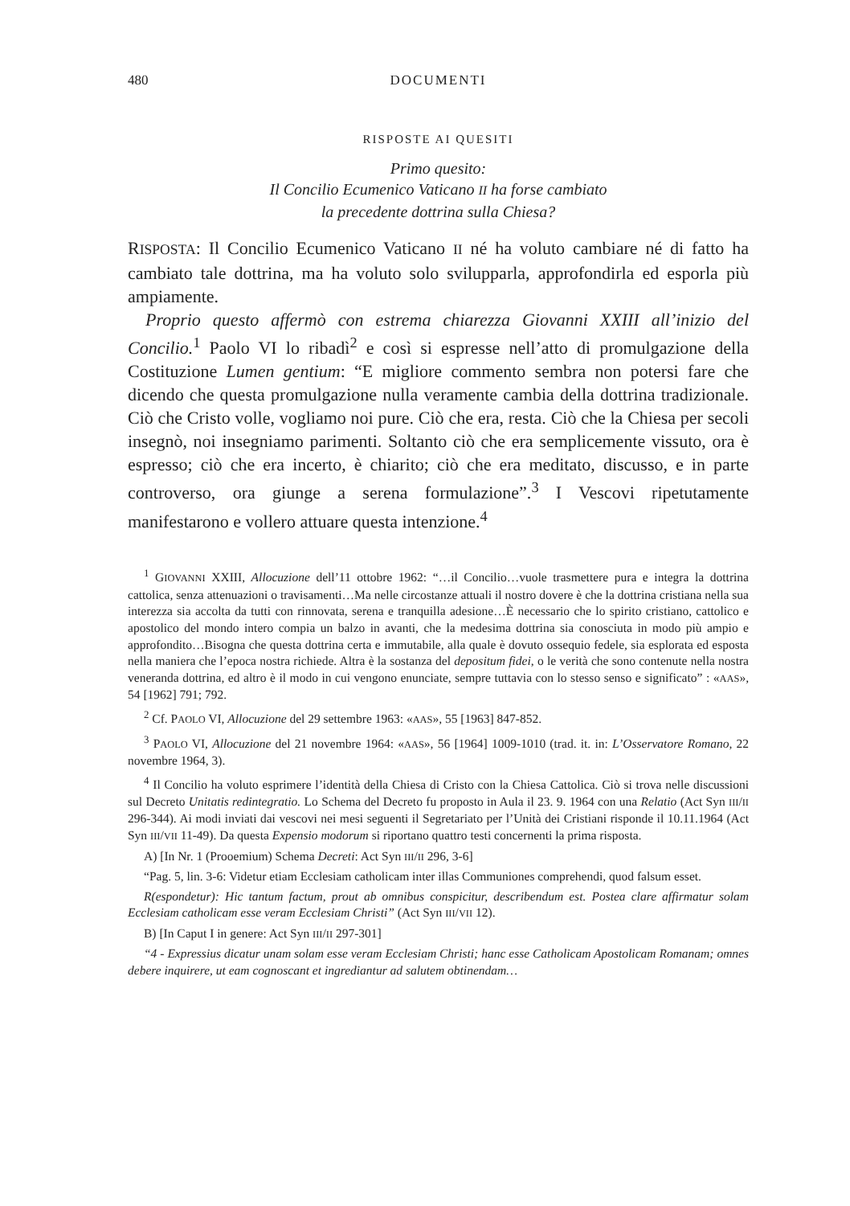480 DOCUMENTI
RISPOSTE AI QUESITI
Primo quesito:
Il Concilio Ecumenico Vaticano II ha forse cambiato
la precedente dottrina sulla Chiesa?
RISPOSTA: Il Concilio Ecumenico Vaticano II né ha voluto cambiare né di fatto ha cambiato tale dottrina, ma ha voluto solo svilupparla, approfondirla ed esporla più ampiamente.
Proprio questo affermò con estrema chiarezza Giovanni XXIII all’inizio del Concilio.<sup>1</sup> Paolo VI lo ribadì<sup>2</sup> e così si espresse nell’atto di promulgazione della Costituzione Lumen gentium: “E migliore commento sembra non potersi fare che dicendo che questa promulgazione nulla veramente cambia della dottrina tradizionale. Ciò che Cristo volle, vogliamo noi pure. Ciò che era, resta. Ciò che la Chiesa per secoli insegnò, noi insegniamo parimenti. Soltanto ciò che era semplicemente vissuto, ora è espresso; ciò che era incerto, è chiarito; ciò che era meditato, discusso, e in parte controverso, ora giunge a serena formulazione”.<sup>3</sup> I Vescovi ripetutamente manifestarono e vollero attuare questa intenzione.<sup>4</sup>
<sup>1</sup> GIOVANNI XXIII, Allocuzione dell’11 ottobre 1962: “…il Concilio…vuole trasmettere pura e integra la dottrina cattolica, senza attenuazioni o travisamenti…Ma nelle circostanze attuali il nostro dovere è che la dottrina cristiana nella sua interezza sia accolta da tutti con rinnovata, serena e tranquilla adesione…È necessario che lo spirito cristiano, cattolico e apostolico del mondo intero compia un balzo in avanti, che la medesima dottrina sia conosciuta in modo più ampio e approfondito…Bisogna che questa dottrina certa e immutabile, alla quale è dovuto ossequio fedele, sia esplorata ed esposta nella maniera che l’epoca nostra richiede. Altra è la sostanza del depositum fidei, o le verità che sono contenute nella nostra veneranda dottrina, ed altro è il modo in cui vengono enunciate, sempre tuttavia con lo stesso senso e significato” : «AAS», 54 [1962] 791; 792.
<sup>2</sup> Cf. PAOLO VI, Allocuzione del 29 settembre 1963: «AAS», 55 [1963] 847-852.
<sup>3</sup> PAOLO VI, Allocuzione del 21 novembre 1964: «AAS», 56 [1964] 1009-1010 (trad. it. in: L’Osservatore Romano, 22 novembre 1964, 3).
<sup>4</sup> Il Concilio ha voluto esprimere l’identità della Chiesa di Cristo con la Chiesa Cattolica. Ciò si trova nelle discussioni sul Decreto Unitatis redintegratio. Lo Schema del Decreto fu proposto in Aula il 23. 9. 1964 con una Relatio (Act Syn III/II 296-344). Ai modi inviati dai vescovi nei mesi seguenti il Segretariato per l’Unità dei Cristiani risponde il 10.11.1964 (Act Syn III/VII 11-49). Da questa Expensio modorum si riportano quattro testi concernenti la prima risposta.
A) [In Nr. 1 (Prooemium) Schema Decreti: Act Syn III/II 296, 3-6]
“Pag. 5, lin. 3-6: Videtur etiam Ecclesiam catholicam inter illas Communiones comprehendi, quod falsum esset.
R(espondetur): Hic tantum factum, prout ab omnibus conspicitur, describendum est. Postea clare affirmatur solam Ecclesiam catholicam esse veram Ecclesiam Christi” (Act Syn III/VII 12).
B) [In Caput I in genere: Act Syn III/II 297-301]
“4 - Expressius dicatur unam solam esse veram Ecclesiam Christi; hanc esse Catholicam Apostolicam Romanam; omnes debere inquirere, ut eam cognoscant et ingrediantur ad salutem obtinendam…